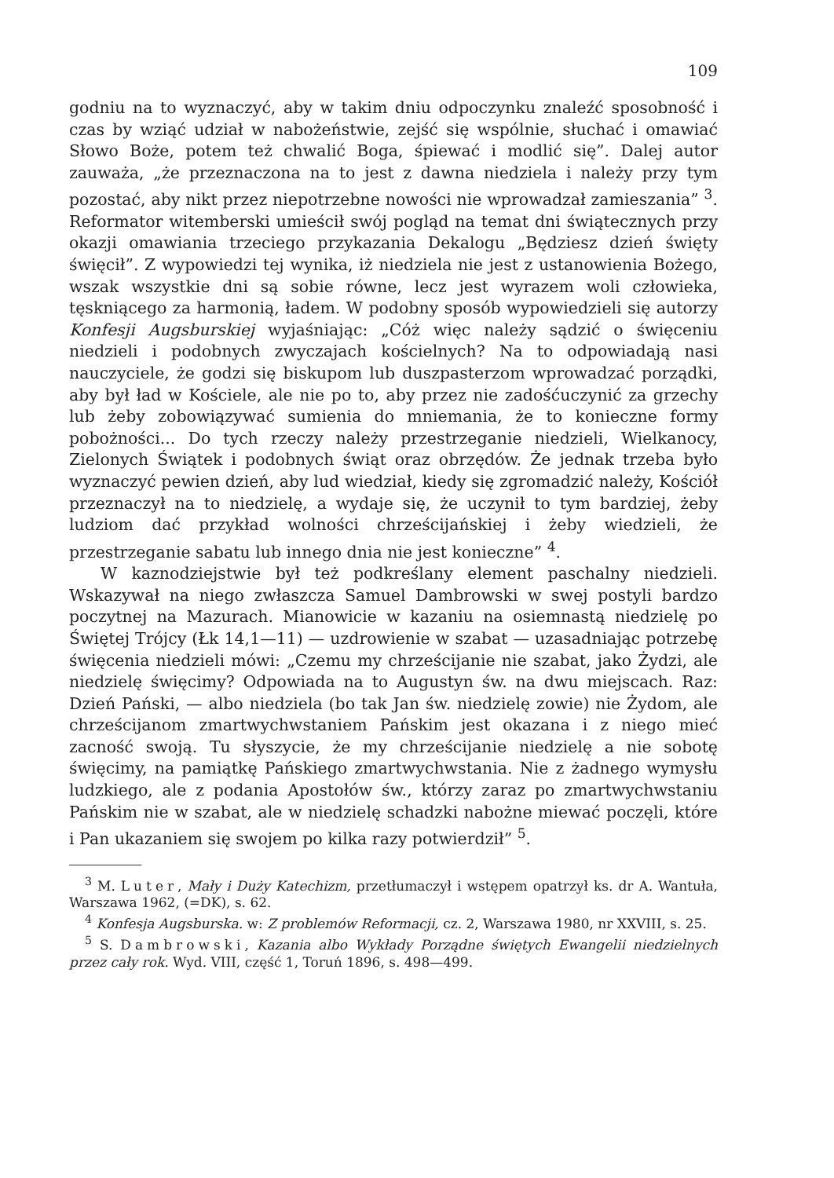109
godniu na to wyznaczyć, aby w takim dniu odpoczynku znaleźć sposobność i czas by wziąć udział w nabożeństwie, zejść się wspólnie, słuchać i omawiać Słowo Boże, potem też chwalić Boga, śpiewać i modlić się”. Dalej autor zauważa, „że przeznaczona na to jest z dawna niedziela i należy przy tym pozostać, aby nikt przez niepotrzebne nowości nie wprowadzał zamieszania” <sup>3</sup>. Reformator witemberski umieścił swój pogląd na temat dni świątecznych przy okazji omawiania trzeciego przykazania Dekalogu „Będziesz dzień święty święcił”. Z wypowiedzi tej wynika, iż niedziela nie jest z ustanowienia Bożego, wszak wszystkie dni są sobie równe, lecz jest wyrazem woli człowieka, tęskniącego za harmonią, ładem. W podobny sposób wypowiedzieli się autorzy Konfesji Augsburskiej wyjaśniając: „Cóż więc należy sądzić o święceniu niedzieli i podobnych zwyczajach kościelnych? Na to odpowiadają nasi nauczyciele, że godzi się biskupom lub duszpasterzom wprowadzać porządki, aby był ład w Kościele, ale nie po to, aby przez nie zadośćuczynić za grzechy lub żeby zobowiązywać sumienia do mniemania, że to konieczne formy pobożności... Do tych rzeczy należy przestrzeganie niedzieli, Wielkanocy, Zielonych Świątek i podobnych świąt oraz obrzędów. Że jednak trzeba było wyznaczyć pewien dzień, aby lud wiedział, kiedy się zgromadzić należy, Kościół przeznaczył na to niedzielę, a wydaje się, że uczynił to tym bardziej, żeby ludziom dać przykład wolności chrześcijańskiej i żeby wiedzieli, że przestrzeganie sabatu lub innego dnia nie jest konieczne” <sup>4</sup>.
W kaznodziejstwie był też podkreślany element paschalny niedzieli. Wskazywał na niego zwłaszcza Samuel Dambrowski w swej postyli bardzo poczytnej na Mazurach. Mianowicie w kazaniu na osiemnastą niedzielę po Świętej Trójcy (Łk 14,1—11) — uzdrowienie w szabat — uzasadniając potrzebę święcenia niedzieli mówi: „Czemu my chrześcijanie nie szabat, jako Żydzi, ale niedzielę święcimy? Odpowiada na to Augustyn św. na dwu miejscach. Raz: Dzień Pański, — albo niedziela (bo tak Jan św. niedzielę zowie) nie Żydom, ale chrześcijanom zmartwychwstaniem Pańskim jest okazana i z niego mieć zacność swoją. Tu słyszycie, że my chrześcijanie niedzielę a nie sobotę święcimy, na pamiątkę Pańskiego zmartwychwstania. Nie z żadnego wymysłu ludzkiego, ale z podania Apostołów św., którzy zaraz po zmartwychwstaniu Pańskim nie w szabat, ale w niedzielę schadzki nabożne miewać poczęli, które i Pan ukazaniem się swojem po kilka razy potwierdził” <sup>5</sup>.
<sup>3</sup> M. Luter, Mały i Duży Katechizm, przetłumaczył i wstępem opatrzył ks. dr A. Wantuła, Warszawa 1962, (=DK), s. 62.
<sup>4</sup> Konfesja Augsburska. w: Z problemów Reformacji, cz. 2, Warszawa 1980, nr XXVIII, s. 25.
<sup>5</sup> S. Dambrowski, Kazania albo Wykłady Porządne świętych Ewangelii niedzielnych przez cały rok. Wyd. VIII, część 1, Toruń 1896, s. 498—499.